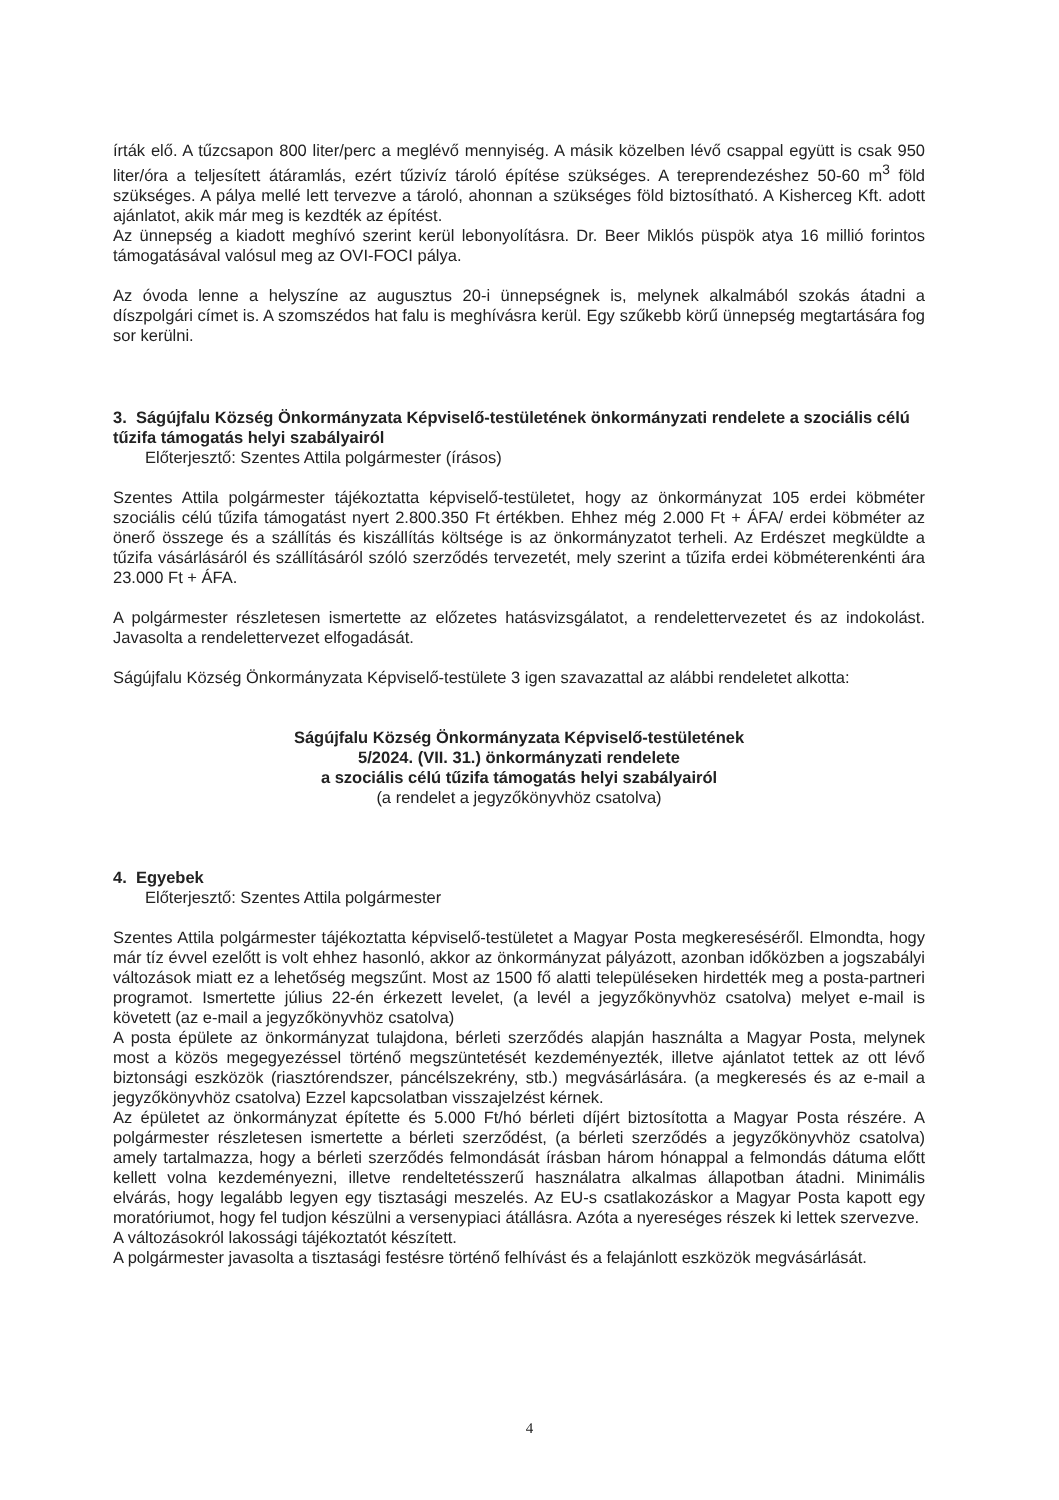írták elő. A tűzcsapon 800 liter/perc a meglévő mennyiség. A másik közelben lévő csappal együtt is csak 950 liter/óra a teljesített átáramlás, ezért tűzivíz tároló építése szükséges. A tereprendezéshez 50-60 m<sup>3</sup> föld szükséges. A pálya mellé lett tervezve a tároló, ahonnan a szükséges föld biztosítható. A Kisherceg Kft. adott ajánlatot, akik már meg is kezdték az építést.
Az ünnepség a kiadott meghívó szerint kerül lebonyolításra. Dr. Beer Miklós püspök atya 16 millió forintos támogatásával valósul meg az OVI-FOCI pálya.
Az óvoda lenne a helyszíne az augusztus 20-i ünnepségnek is, melynek alkalmából szokás átadni a díszpolgári címet is. A szomszédos hat falu is meghívásra kerül. Egy szűkebb körű ünnepség megtartására fog sor kerülni.
3. Ságújfalu Község Önkormányzata Képviselő-testületének önkormányzati rendelete a szociális célú tűzifa támogatás helyi szabályairól
Előterjesztő: Szentes Attila polgármester (írásos)
Szentes Attila polgármester tájékoztatta képviselő-testületet, hogy az önkormányzat 105 erdei köbméter szociális célú tűzifa támogatást nyert 2.800.350 Ft értékben. Ehhez még 2.000 Ft + ÁFA/ erdei köbméter az önerő összege és a szállítás és kiszállítás költsége is az önkormányzatot terheli. Az Erdészet megküldte a tűzifa vásárlásáról és szállításáról szóló szerződés tervezetét, mely szerint a tűzifa erdei köbméterenkénti ára 23.000 Ft + ÁFA.
A polgármester részletesen ismertette az előzetes hatásvizsgálatot, a rendelettervezetet és az indokolást. Javasolta a rendelettervezet elfogadását.
Ságújfalu Község Önkormányzata Képviselő-testülete 3 igen szavazattal az alábbi rendeletet alkotta:
Ságújfalu Község Önkormányzata Képviselő-testületének
5/2024. (VII. 31.) önkormányzati rendelete
a szociális célú tűzifa támogatás helyi szabályairól
(a rendelet a jegyzőkönyvhöz csatolva)
4. Egyebek
Előterjesztő: Szentes Attila polgármester
Szentes Attila polgármester tájékoztatta képviselő-testületet a Magyar Posta megkereséséről. Elmondta, hogy már tíz évvel ezelőtt is volt ehhez hasonló, akkor az önkormányzat pályázott, azonban időközben a jogszabályi változások miatt ez a lehetőség megszűnt. Most az 1500 fő alatti településeken hirdették meg a posta-partneri programot. Ismertette július 22-én érkezett levelet, (a levél a jegyzőkönyvhöz csatolva) melyet e-mail is követett (az e-mail a jegyzőkönyvhöz csatolva)
A posta épülete az önkormányzat tulajdona, bérleti szerződés alapján használta a Magyar Posta, melynek most a közös megegyezéssel történő megszüntetését kezdeményezték, illetve ajánlatot tettek az ott lévő biztonsági eszközök (riasztórendszer, páncélszekrény, stb.) megvásárlására. (a megkeresés és az e-mail a jegyzőkönyvhöz csatolva) Ezzel kapcsolatban visszajelzést kérnek.
Az épületet az önkormányzat építette és 5.000 Ft/hó bérleti díjért biztosította a Magyar Posta részére. A polgármester részletesen ismertette a bérleti szerződést, (a bérleti szerződés a jegyzőkönyvhöz csatolva) amely tartalmazza, hogy a bérleti szerződés felmondását írásban három hónappal a felmondás dátuma előtt kellett volna kezdeményezni, illetve rendeltetésszerű használatra alkalmas állapotban átadni. Minimális elvárás, hogy legalább legyen egy tisztasági meszelés. Az EU-s csatlakozáskor a Magyar Posta kapott egy moratóriumot, hogy fel tudjon készülni a versenypiaci átállásra. Azóta a nyereséges részek ki lettek szervezve.
A változásokról lakossági tájékoztatót készített.
A polgármester javasolta a tisztasági festésre történő felhívást és a felajánlott eszközök megvásárlását.
4